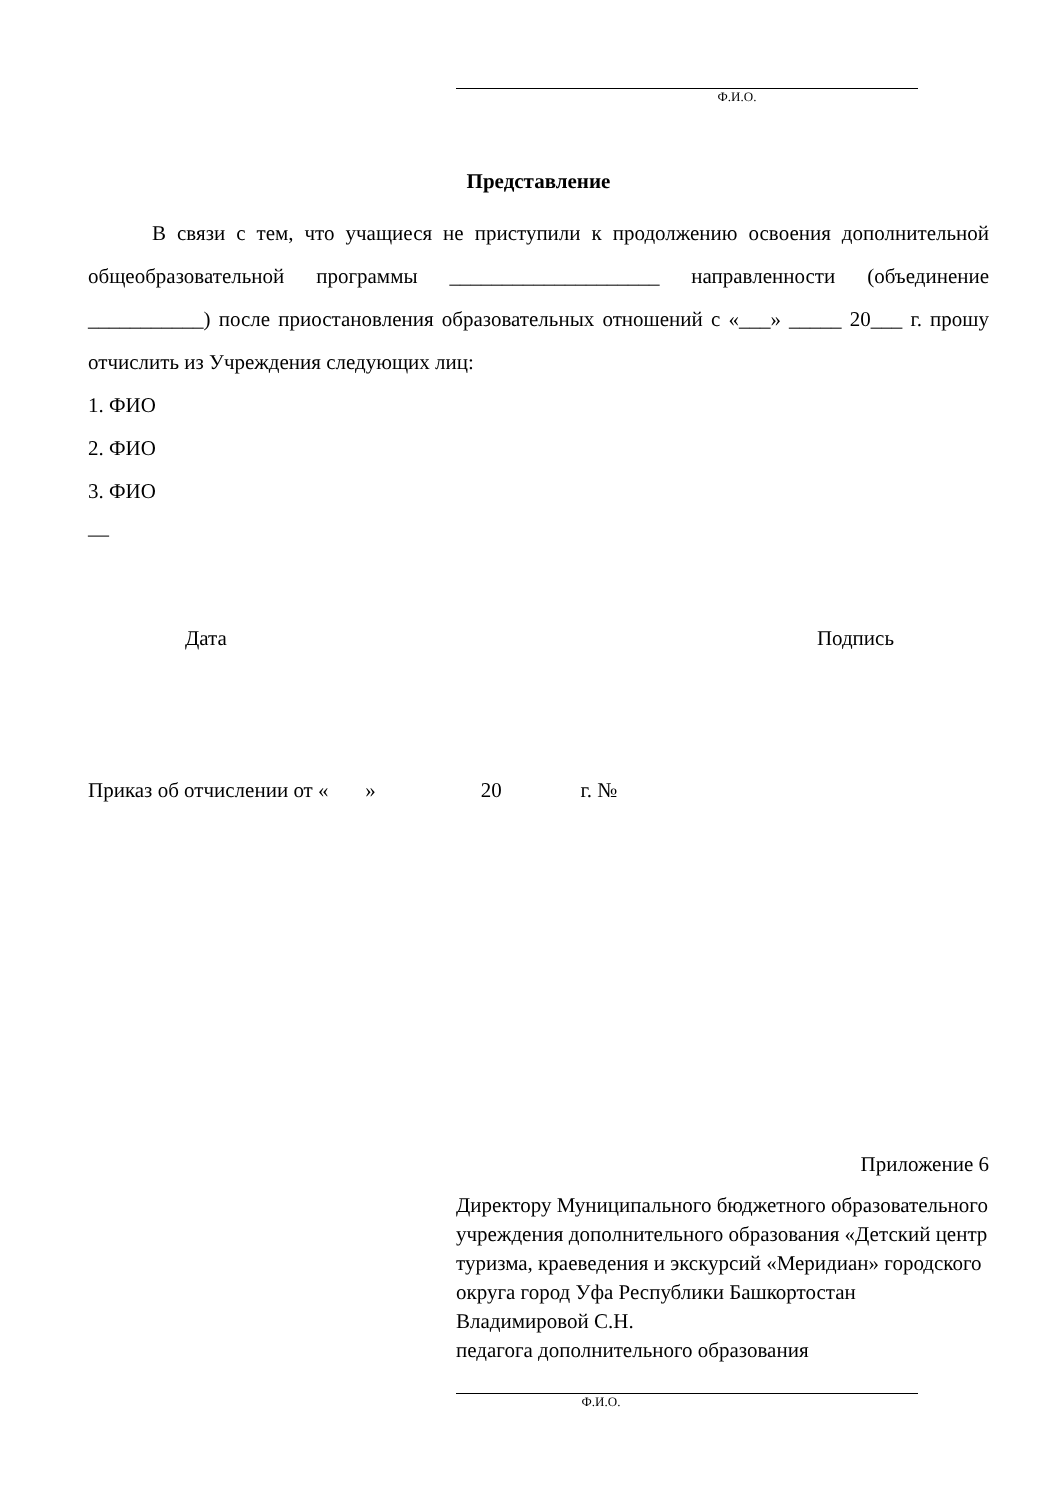Ф.И.О.
Представление
В связи с тем, что учащиеся не приступили к продолжению освоения дополнительной общеобразовательной программы ____________________ направленности (объединение ___________) после приостановления образовательных отношений с «___» _____ 20___ г. прошу отчислить из Учреждения следующих лиц:
1. ФИО
2. ФИО
3. ФИО
—
Дата Подпись
Приказ об отчислении от « » 20 г. №
Приложение 6
Директору Муниципального бюджетного образовательного учреждения дополнительного образования «Детский центр туризма, краеведения и экскурсий «Меридиан» городского округа город Уфа Республики Башкортостан Владимировой С.Н.
педагога дополнительного образования
Ф.И.О.